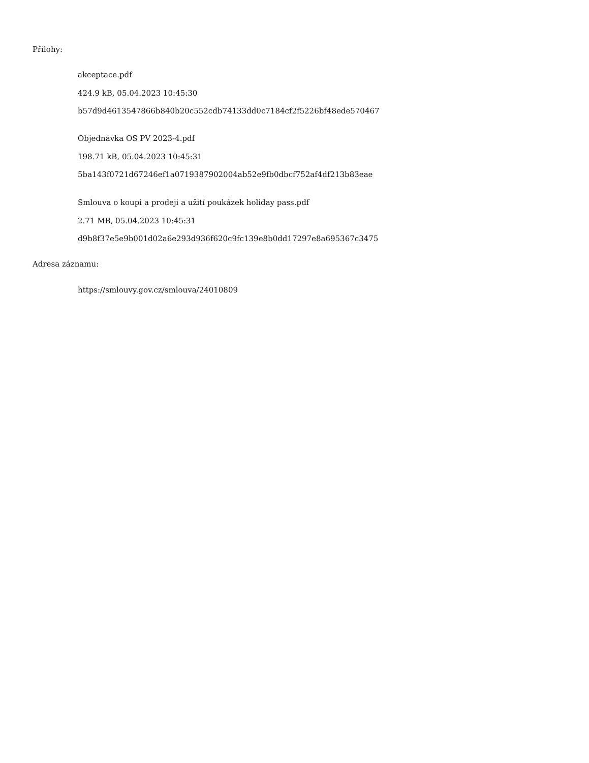Přílohy:
akceptace.pdf
424.9 kB, 05.04.2023 10:45:30
b57d9d4613547866b840b20c552cdb74133dd0c7184cf2f5226bf48ede570467
Objednávka OS PV 2023-4.pdf
198.71 kB, 05.04.2023 10:45:31
5ba143f0721d67246ef1a0719387902004ab52e9fb0dbcf752af4df213b83eae
Smlouva o koupi a prodeji a užití poukázek holiday pass.pdf
2.71 MB, 05.04.2023 10:45:31
d9b8f37e5e9b001d02a6e293d936f620c9fc139e8b0dd17297e8a695367c3475
Adresa záznamu:
https://smlouvy.gov.cz/smlouva/24010809